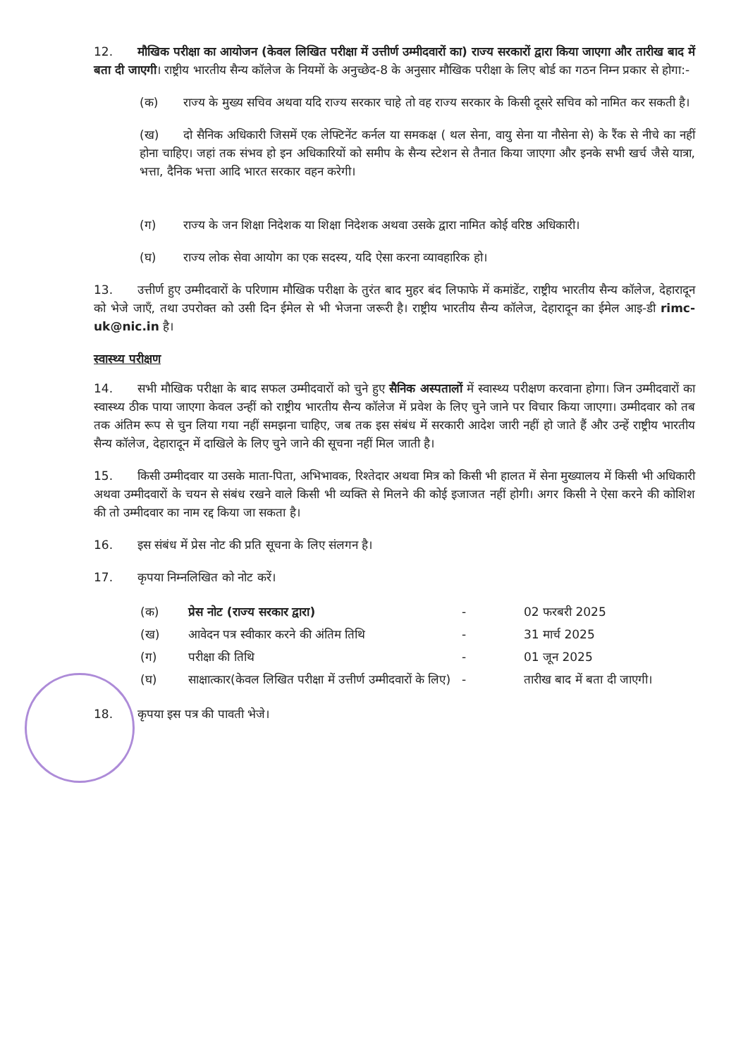12. मौखिक परीक्षा का आयोजन (केवल लिखित परीक्षा में उत्तीर्ण उम्मीदवारों का) राज्य सरकारों द्वारा किया जाएगा और तारीख बाद में बता दी जाएगी। राष्ट्रीय भारतीय सैन्य कॉलेज के नियमों के अनुच्छेद-8 के अनुसार मौखिक परीक्षा के लिए बोर्ड का गठन निम्न प्रकार से होगा:-
(क) राज्य के मुख्य सचिव अथवा यदि राज्य सरकार चाहे तो वह राज्य सरकार के किसी दूसरे सचिव को नामित कर सकती है।
(ख) दो सैनिक अधिकारी जिसमें एक लेफ्टिनेंट कर्नल या समकक्ष ( थल सेना, वायु सेना या नौसेना से) के रैंक से नीचे का नहीं होना चाहिए। जहां तक संभव हो इन अधिकारियों को समीप के सैन्य स्टेशन से तैनात किया जाएगा और इनके सभी खर्च जैसे यात्रा, भत्ता, दैनिक भत्ता आदि भारत सरकार वहन करेगी।
(ग) राज्य के जन शिक्षा निदेशक या शिक्षा निदेशक अथवा उसके द्वारा नामित कोई वरिष्ठ अधिकारी।
(घ) राज्य लोक सेवा आयोग का एक सदस्य, यदि ऐसा करना व्यावहारिक हो।
13. उत्तीर्ण हुए उम्मीदवारों के परिणाम मौखिक परीक्षा के तुरंत बाद मुहर बंद लिफाफे में कमांडेंट, राष्ट्रीय भारतीय सैन्य कॉलेज, देहारादून को भेजे जाएँ, तथा उपरोक्त को उसी दिन ईमेल से भी भेजना जरूरी है। राष्ट्रीय भारतीय सैन्य कॉलेज, देहारादून का ईमेल आइ-डी rimc-uk@nic.in है।
स्वास्थ्य परीक्षण
14. सभी मौखिक परीक्षा के बाद सफल उम्मीदवारों को चुने हुए सैनिक अस्पतालों में स्वास्थ्य परीक्षण करवाना होगा। जिन उम्मीदवारों का स्वास्थ्य ठीक पाया जाएगा केवल उन्हीं को राष्ट्रीय भारतीय सैन्य कॉलेज में प्रवेश के लिए चुने जाने पर विचार किया जाएगा। उम्मीदवार को तब तक अंतिम रूप से चुन लिया गया नहीं समझना चाहिए, जब तक इस संबंध में सरकारी आदेश जारी नहीं हो जाते हैं और उन्हें राष्ट्रीय भारतीय सैन्य कॉलेज, देहारादून में दाखिले के लिए चुने जाने की सूचना नहीं मिल जाती है।
15. किसी उम्मीदवार या उसके माता-पिता, अभिभावक, रिश्तेदार अथवा मित्र को किसी भी हालत में सेना मुख्यालय में किसी भी अधिकारी अथवा उम्मीदवारों के चयन से संबंध रखने वाले किसी भी व्यक्ति से मिलने की कोई इजाजत नहीं होगी। अगर किसी ने ऐसा करने की कोशिश की तो उम्मीदवार का नाम रद्द किया जा सकता है।
16. इस संबंध में प्रेस नोट की प्रति सूचना के लिए संलगन है।
17. कृपया निम्नलिखित को नोट करें।
| (क) | प्रेस नोट (राज्य सरकार द्वारा) | - | 02 फरबरी 2025 |
| (ख) | आवेदन पत्र स्वीकार करने की अंतिम तिथि | - | 31 मार्च 2025 |
| (ग) | परीक्षा की तिथि | - | 01 जून 2025 |
| (घ) | साक्षात्कार(केवल लिखित परीक्षा में उत्तीर्ण उम्मीदवारों के लिए) | - | तारीख बाद में बता दी जाएगी। |
18. कृपया इस पत्र की पावती भेजे।